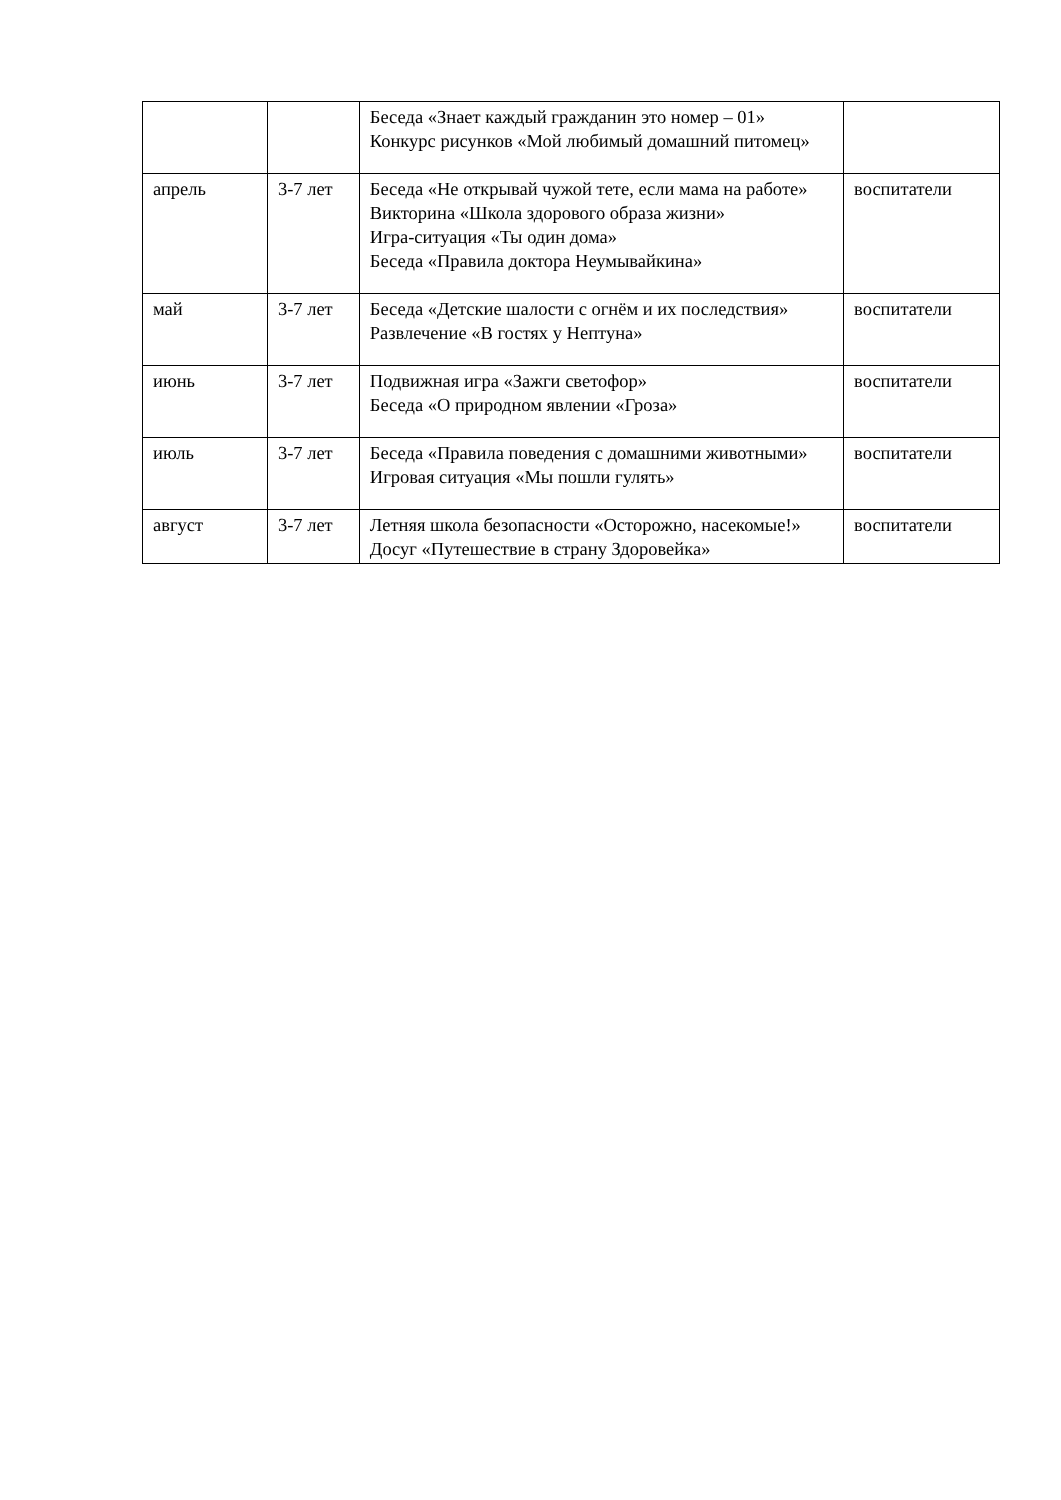| | | Беседа «Знает каждый гражданин это номер – 01» Конкурс рисунков «Мой любимый домашний питомец» | |
| апрель | 3-7 лет | Беседа «Не открывай чужой тете, если мама на работе» Викторина «Школа здорового образа жизни» Игра-ситуация «Ты один дома» Беседа «Правила доктора Неумывайкина» | воспитатели |
| май | 3-7 лет | Беседа «Детские шалости с огнём и их последствия» Развлечение «В гостях у Нептуна» | воспитатели |
| июнь | 3-7 лет | Подвижная игра «Зажги светофор» Беседа «О природном явлении «Гроза» | воспитатели |
| июль | 3-7 лет | Беседа «Правила поведения с домашними животными» Игровая ситуация «Мы пошли гулять» | воспитатели |
| август | 3-7 лет | Летняя школа безопасности «Осторожно, насекомые!» Досуг «Путешествие в страну Здоровейка» | воспитатели |